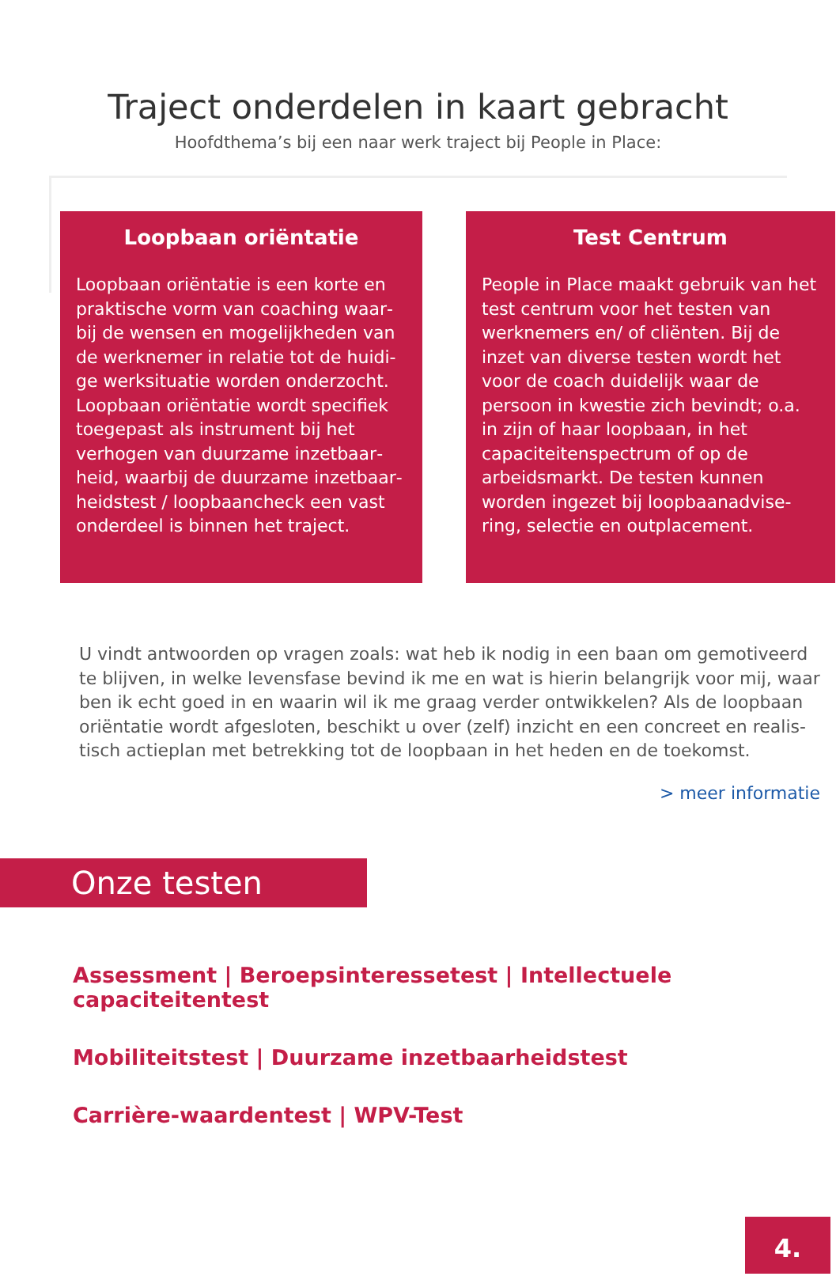Traject onderdelen in kaart gebracht
Hoofdthema’s bij een naar werk traject bij People in Place:
Loopbaan oriëntatie
Loopbaan oriëntatie is een korte en praktische vorm van coaching waar­bij de wensen en mogelijkheden van de werknemer in relatie tot de huidi­ge werksituatie worden onderzocht. Loopbaan oriëntatie wordt specifiek toegepast als instrument bij het verhogen van duurzame inzetbaar­heid, waarbij de duurzame inzetbaar­heidstest / loopbaancheck een vast onderdeel is binnen het traject.
Test Centrum
People in Place maakt gebruik van het test centrum voor het testen van werknemers en/ of cliënten. Bij de inzet van diverse testen wordt het voor de coach duidelijk waar de persoon in kwestie zich bevindt; o.a. in zijn of haar loopbaan, in het capaciteitenspectrum of op de arbeidsmarkt. De testen kunnen worden ingezet bij loopbaanadvise­ring, selectie en outplacement.
U vindt antwoorden op vragen zoals: wat heb ik nodig in een baan om gemotiveerd te blijven, in welke levensfase bevind ik me en wat is hierin belangrijk voor mij, waar ben ik echt goed in en waarin wil ik me graag verder ontwikkelen? Als de loopbaan oriëntatie wordt afgesloten, beschikt u over (zelf) inzicht en een concreet en realis­tisch actieplan met betrekking tot de loopbaan in het heden en de toekomst.
> meer informatie
Onze testen
Assessment | Beroepsinteressetest | Intellectuele capaciteitentest
Mobiliteitstest | Duurzame inzetbaarheidstest
Carrière-waardentest | WPV-Test
4.